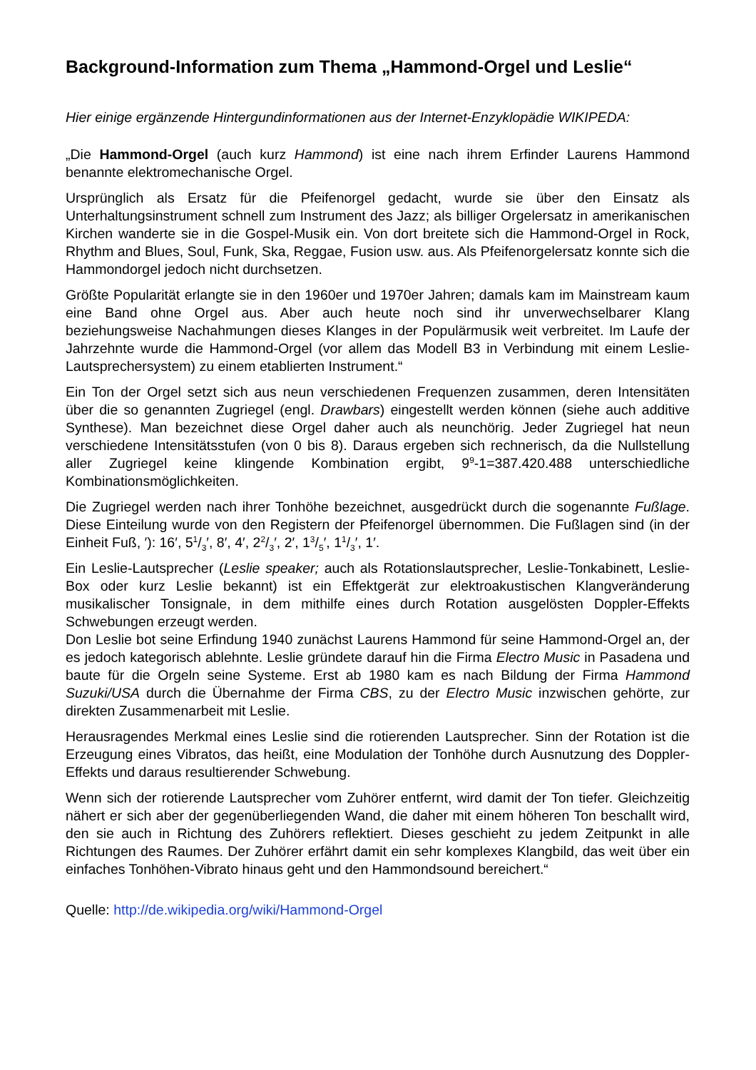Background-Information zum Thema „Hammond-Orgel und Leslie“
Hier einige ergänzende Hintergundinformationen aus der Internet-Enzyklopädie WIKIPEDA:
„Die Hammond-Orgel (auch kurz Hammond) ist eine nach ihrem Erfinder Laurens Hammond benannte elektromechanische Orgel.
Ursprünglich als Ersatz für die Pfeifenorgel gedacht, wurde sie über den Einsatz als Unterhaltungsinstrument schnell zum Instrument des Jazz; als billiger Orgelersatz in amerikanischen Kirchen wanderte sie in die Gospel-Musik ein. Von dort breitete sich die Hammond-Orgel in Rock, Rhythm and Blues, Soul, Funk, Ska, Reggae, Fusion usw. aus. Als Pfeifenorgelersatz konnte sich die Hammondorgel jedoch nicht durchsetzen.
Größte Popularität erlangte sie in den 1960er und 1970er Jahren; damals kam im Mainstream kaum eine Band ohne Orgel aus. Aber auch heute noch sind ihr unverwechselbarer Klang beziehungsweise Nachahmungen dieses Klanges in der Populärmusik weit verbreitet. Im Laufe der Jahrzehnte wurde die Hammond-Orgel (vor allem das Modell B3 in Verbindung mit einem Leslie-Lautsprechersystem) zu einem etablierten Instrument.“
Ein Ton der Orgel setzt sich aus neun verschiedenen Frequenzen zusammen, deren Intensitäten über die so genannten Zugriegel (engl. Drawbars) eingestellt werden können (siehe auch additive Synthese). Man bezeichnet diese Orgel daher auch als neunchörig. Jeder Zugriegel hat neun verschiedene Intensitätsstufen (von 0 bis 8). Daraus ergeben sich rechnerisch, da die Nullstellung aller Zugriegel keine klingende Kombination ergibt, 9<sup>9</sup>-1=387.420.488 unterschiedliche Kombinationsmöglichkeiten.
Die Zugriegel werden nach ihrer Tonhöhe bezeichnet, ausgedrückt durch die sogenannte Fußlage. Diese Einteilung wurde von den Registern der Pfeifenorgel übernommen. Die Fußlagen sind (in der Einheit Fuß, ′): 16′, 51/3′, 8′, 4′, 22/3′, 2′, 13/5′, 11/3′, 1′.
Ein Leslie-Lautsprecher (Leslie speaker; auch als Rotationslautsprecher, Leslie-Tonkabinett, Leslie-Box oder kurz Leslie bekannt) ist ein Effektgerät zur elektroakustischen Klangveränderung musikalischer Tonsignale, in dem mithilfe eines durch Rotation ausgelösten Doppler-Effekts Schwebungen erzeugt werden.
Don Leslie bot seine Erfindung 1940 zunächst Laurens Hammond für seine Hammond-Orgel an, der es jedoch kategorisch ablehnte. Leslie gründete darauf hin die Firma Electro Music in Pasadena und baute für die Orgeln seine Systeme. Erst ab 1980 kam es nach Bildung der Firma Hammond Suzuki/USA durch die Übernahme der Firma CBS, zu der Electro Music inzwischen gehörte, zur direkten Zusammenarbeit mit Leslie.
Herausragendes Merkmal eines Leslie sind die rotierenden Lautsprecher. Sinn der Rotation ist die Erzeugung eines Vibratos, das heißt, eine Modulation der Tonhöhe durch Ausnutzung des Doppler-Effekts und daraus resultierender Schwebung.
Wenn sich der rotierende Lautsprecher vom Zuhörer entfernt, wird damit der Ton tiefer. Gleichzeitig nähert er sich aber der gegenüberliegenden Wand, die daher mit einem höheren Ton beschallt wird, den sie auch in Richtung des Zuhörers reflektiert. Dieses geschieht zu jedem Zeitpunkt in alle Richtungen des Raumes. Der Zuhörer erfährt damit ein sehr komplexes Klangbild, das weit über ein einfaches Tonhöhen-Vibrato hinaus geht und den Hammondsound bereichert.“
Quelle: http://de.wikipedia.org/wiki/Hammond-Orgel